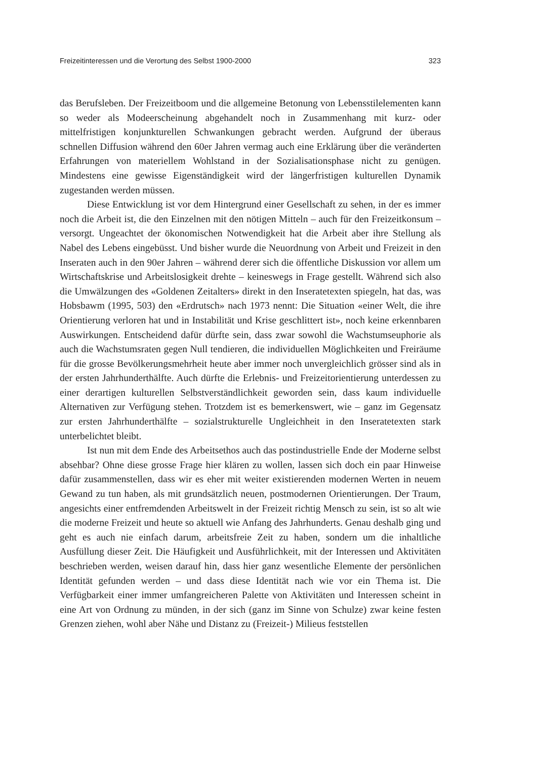Freizeitinteressen und die Verortung des Selbst 1900-2000 323
das Berufsleben. Der Freizeitboom und die allgemeine Betonung von Lebensstil­elementen kann so weder als Modeerscheinung abgehandelt noch in Zusammenhang mit kurz- oder mittelfristigen konjunkturellen Schwankungen gebracht werden. Aufgrund der überaus schnellen Diffusion während den 60er Jahren vermag auch eine Erklärung über die veränderten Erfahrungen von materiellem Wohlstand in der Sozialisationsphase nicht zu genügen. Mindestens eine gewisse Eigenständigkeit wird der längerfristigen kulturellen Dynamik zugestanden werden müssen.
Diese Entwicklung ist vor dem Hintergrund einer Gesellschaft zu sehen, in der es immer noch die Arbeit ist, die den Einzelnen mit den nötigen Mitteln – auch für den Freizeitkonsum – versorgt. Ungeachtet der ökonomischen Notwen­digkeit hat die Arbeit aber ihre Stellung als Nabel des Lebens eingebüsst. Und bisher wurde die Neuordnung von Arbeit und Freizeit in den Inseraten auch in den 90er Jahren – während derer sich die öffentliche Diskussion vor allem um Wirtschaftskrise und Arbeitslosigkeit drehte – keineswegs in Frage gestellt. Während sich also die Umwälzungen des «Goldenen Zeitalters» direkt in den Inseratetexten spiegeln, hat das, was Hobsbawm (1995, 503) den «Erdrutsch» nach 1973 nennt: Die Situation «einer Welt, die ihre Orientierung verloren hat und in Instabilität und Krise geschlittert ist», noch keine erkennbaren Auswirkungen. Entscheidend dafür dürfte sein, dass zwar sowohl die Wachstumseuphorie als auch die Wachs­tumsraten gegen Null tendieren, die individuellen Möglichkeiten und Freiräume für die grosse Bevölkerungsmehrheit heute aber immer noch unvergleichlich grösser sind als in der ersten Jahrhunderthälfte. Auch dürfte die Erlebnis- und Freizeit­orientierung unterdessen zu einer derartigen kulturellen Selbstverständlichkeit geworden sein, dass kaum individuelle Alternativen zur Verfügung stehen. Trotzdem ist es bemerkenswert, wie – ganz im Gegensatz zur ersten Jahrhunderthälfte – sozialstrukturelle Ungleichheit in den Inseratetexten stark unterbelichtet bleibt.
Ist nun mit dem Ende des Arbeitsethos auch das postindustrielle Ende der Moderne selbst absehbar? Ohne diese grosse Frage hier klären zu wollen, lassen sich doch ein paar Hinweise dafür zusammenstellen, dass wir es eher mit weiter existierenden modernen Werten in neuem Gewand zu tun haben, als mit grund­sätzlich neuen, postmodernen Orientierungen. Der Traum, angesichts einer ent­fremdenden Arbeitswelt in der Freizeit richtig Mensch zu sein, ist so alt wie die moderne Freizeit und heute so aktuell wie Anfang des Jahrhunderts. Genau deshalb ging und geht es auch nie einfach darum, arbeitsfreie Zeit zu haben, sondern um die inhaltliche Ausfüllung dieser Zeit. Die Häufigkeit und Ausführlichkeit, mit der Interessen und Aktivitäten beschrieben werden, weisen darauf hin, dass hier ganz wesentliche Elemente der persönlichen Identität gefunden werden – und dass diese Identität nach wie vor ein Thema ist. Die Verfügbarkeit einer immer umfangreicheren Palette von Aktivitäten und Interessen scheint in eine Art von Ordnung zu münden, in der sich (ganz im Sinne von Schulze) zwar keine festen Grenzen ziehen, wohl aber Nähe und Distanz zu (Freizeit-) Milieus feststellen